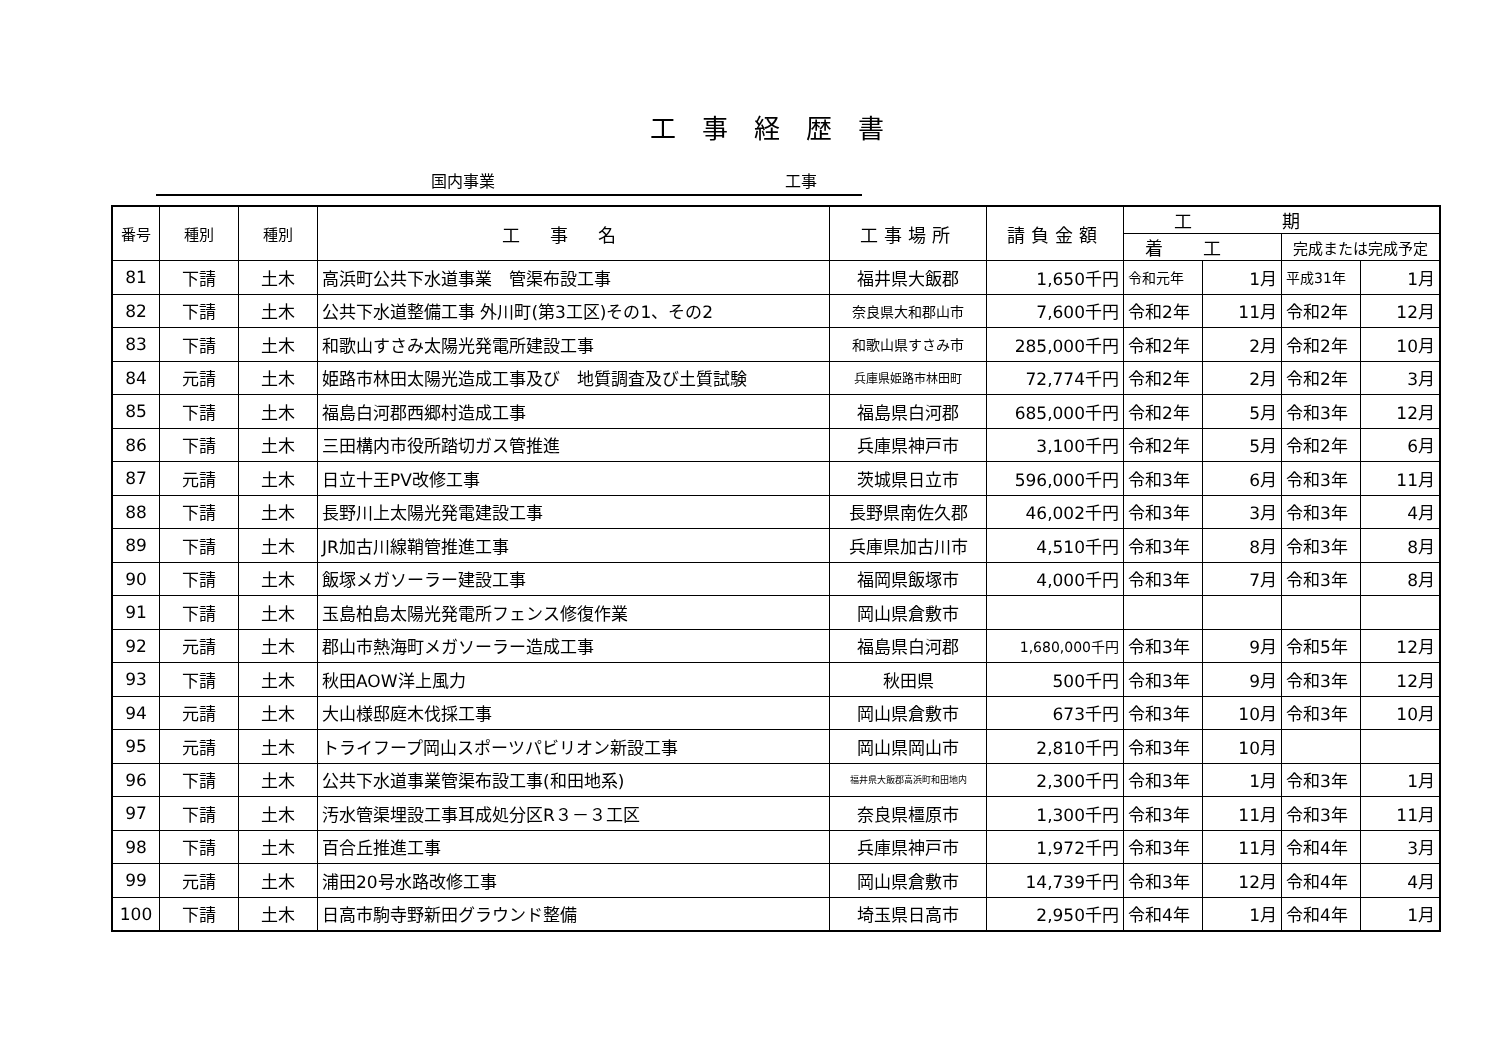工事経歴書
国内事業 工事
| 番号 | 種別 | 種別 | 工事名 | 工事場所 | 請負金額 | 工期 | | | |
| --- | --- | --- | --- | --- | --- | --- | --- | --- | --- |
| | | | | | | 着工 | | 完成または完成予定 | |
| 81 | 下請 | 土木 | 高浜町公共下水道事業 管渠布設工事 | 福井県大飯郡 | 1,650千円 | 令和元年 | 1月 | 平成31年 | 1月 |
| 82 | 下請 | 土木 | 公共下水道整備工事 外川町(第3工区)その1、その2 | 奈良県大和郡山市 | 7,600千円 | 令和2年 | 11月 | 令和2年 | 12月 |
| 83 | 下請 | 土木 | 和歌山すさみ太陽光発電所建設工事 | 和歌山県すさみ市 | 285,000千円 | 令和2年 | 2月 | 令和2年 | 10月 |
| 84 | 元請 | 土木 | 姫路市林田太陽光造成工事及び 地質調査及び土質試験 | 兵庫県姫路市林田町 | 72,774千円 | 令和2年 | 2月 | 令和2年 | 3月 |
| 85 | 下請 | 土木 | 福島白河郡西郷村造成工事 | 福島県白河郡 | 685,000千円 | 令和2年 | 5月 | 令和3年 | 12月 |
| 86 | 下請 | 土木 | 三田構内市役所踏切ガス管推進 | 兵庫県神戸市 | 3,100千円 | 令和2年 | 5月 | 令和2年 | 6月 |
| 87 | 元請 | 土木 | 日立十王PV改修工事 | 茨城県日立市 | 596,000千円 | 令和3年 | 6月 | 令和3年 | 11月 |
| 88 | 下請 | 土木 | 長野川上太陽光発電建設工事 | 長野県南佐久郡 | 46,002千円 | 令和3年 | 3月 | 令和3年 | 4月 |
| 89 | 下請 | 土木 | JR加古川線鞘管推進工事 | 兵庫県加古川市 | 4,510千円 | 令和3年 | 8月 | 令和3年 | 8月 |
| 90 | 下請 | 土木 | 飯塚メガソーラー建設工事 | 福岡県飯塚市 | 4,000千円 | 令和3年 | 7月 | 令和3年 | 8月 |
| 91 | 下請 | 土木 | 玉島柏島太陽光発電所フェンス修復作業 | 岡山県倉敷市 | | | | | |
| 92 | 元請 | 土木 | 郡山市熱海町メガソーラー造成工事 | 福島県白河郡 | 1,680,000千円 | 令和3年 | 9月 | 令和5年 | 12月 |
| 93 | 下請 | 土木 | 秋田AOW洋上風力 | 秋田県 | 500千円 | 令和3年 | 9月 | 令和3年 | 12月 |
| 94 | 元請 | 土木 | 大山様邸庭木伐採工事 | 岡山県倉敷市 | 673千円 | 令和3年 | 10月 | 令和3年 | 10月 |
| 95 | 元請 | 土木 | トライフープ岡山スポーツパビリオン新設工事 | 岡山県岡山市 | 2,810千円 | 令和3年 | 10月 | | |
| 96 | 下請 | 土木 | 公共下水道事業管渠布設工事(和田地系) | 福井県大飯郡高浜町和田地内 | 2,300千円 | 令和3年 | 1月 | 令和3年 | 1月 |
| 97 | 下請 | 土木 | 汚水管渠埋設工事耳成処分区R３－３工区 | 奈良県橿原市 | 1,300千円 | 令和3年 | 11月 | 令和3年 | 11月 |
| 98 | 下請 | 土木 | 百合丘推進工事 | 兵庫県神戸市 | 1,972千円 | 令和3年 | 11月 | 令和4年 | 3月 |
| 99 | 元請 | 土木 | 浦田20号水路改修工事 | 岡山県倉敷市 | 14,739千円 | 令和3年 | 12月 | 令和4年 | 4月 |
| 100 | 下請 | 土木 | 日高市駒寺野新田グラウンド整備 | 埼玉県日高市 | 2,950千円 | 令和4年 | 1月 | 令和4年 | 1月 |